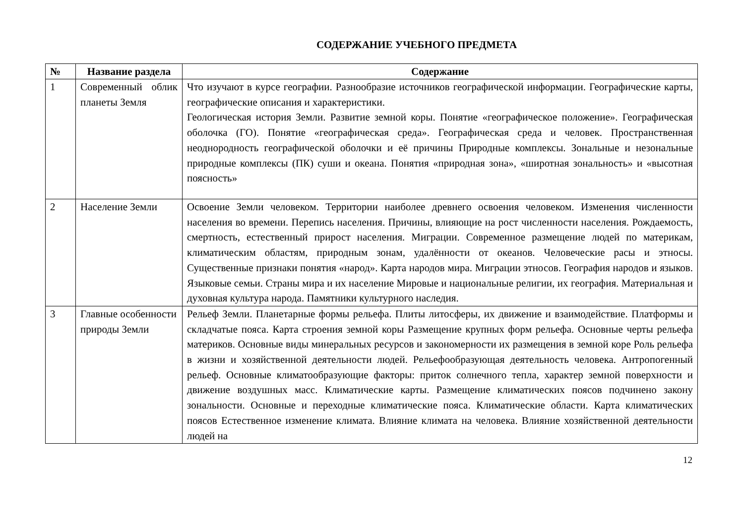СОДЕРЖАНИЕ УЧЕБНОГО ПРЕДМЕТА
| № | Название раздела | Содержание |
| --- | --- | --- |
| 1 | Современный облик планеты Земля | Что изучают в курсе географии. Разнообразие источников географической информации. Географические карты, географические описания и характеристики. Геологическая история Земли. Развитие земной коры. Понятие «географическое положение». Географическая оболочка (ГО). Понятие «географическая среда». Географическая среда и человек. Пространственная неоднородность географической оболочки и её причины Природные комплексы. Зональные и незональные природные комплексы (ПК) суши и океана. Понятия «природная зона», «широтная зональность» и «высотная поясность» |
| 2 | Население Земли | Освоение Земли человеком. Территории наиболее древнего освоения человеком. Изменения численности населения во времени. Перепись населения. Причины, влияющие на рост численности населения. Рождаемость, смертность, естественный прирост населения. Миграции. Современное размещение людей по материкам, климатическим областям, природным зонам, удалённости от океанов. Человеческие расы и этносы. Существенные признаки понятия «народ». Карта народов мира. Миграции этносов. География народов и языков. Языковые семьи. Страны мира и их население Мировые и национальные религии, их география. Материальная и духовная культура народа. Памятники культурного наследия. |
| 3 | Главные особенности природы Земли | Рельеф Земли. Планетарные формы рельефа. Плиты литосферы, их движение и взаимодействие. Платформы и складчатые пояса. Карта строения земной коры Размещение крупных форм рельефа. Основные черты рельефа материков. Основные виды минеральных ресурсов и закономерности их размещения в земной коре Роль рельефа в жизни и хозяйственной деятельности людей. Рельефообразующая деятельность человека. Антропогенный рельеф. Основные климатообразующие факторы: приток солнечного тепла, характер земной поверхности и движение воздушных масс. Климатические карты. Размещение климатических поясов подчинено закону зональности. Основные и переходные климатические пояса. Климатические области. Карта климатических поясов Естественное изменение климата. Влияние климата на человека. Влияние хозяйственной деятельности людей на |
12